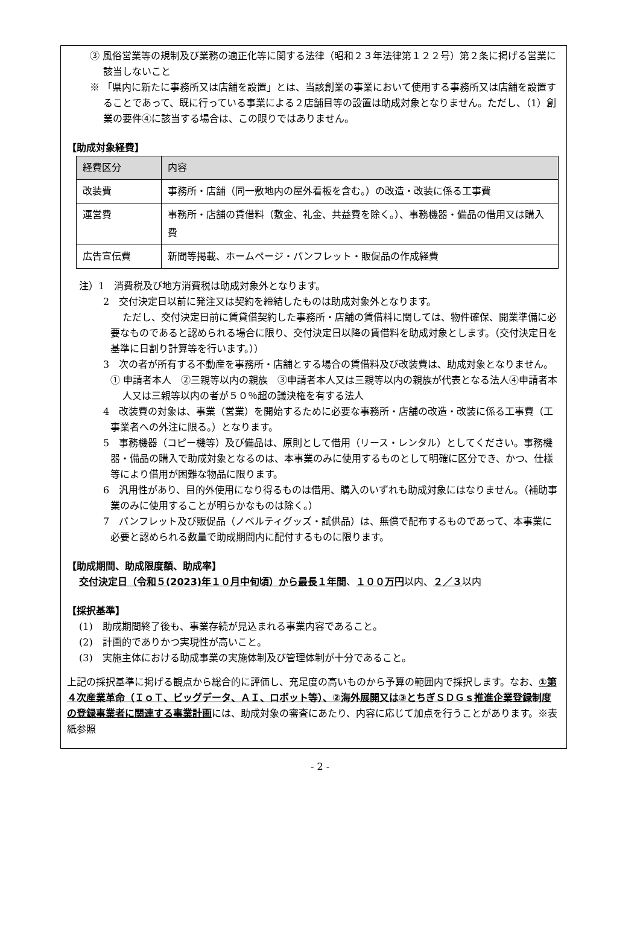③ 風俗営業等の規制及び業務の適正化等に関する法律（昭和２３年法律第１２２号）第２条に掲げる営業に該当しないこと
※ 「県内に新たに事務所又は店舗を設置」とは、当該創業の事業において使用する事務所又は店舗を設置することであって、既に行っている事業による２店舗目等の設置は助成対象となりません。ただし、（1）創業の要件④に該当する場合は、この限りではありません。
【助成対象経費】
| 経費区分 | 内容 |
| --- | --- |
| 改装費 | 事務所・店舗（同一敷地内の屋外看板を含む。）の改造・改装に係る工事費 |
| 運営費 | 事務所・店舗の賃借料（敷金、礼金、共益費を除く。）、事務機器・備品の借用又は購入費 |
| 広告宣伝費 | 新聞等掲載、ホームページ・パンフレット・販促品の作成経費 |
注）1　消費税及び地方消費税は助成対象外となります。
2　交付決定日以前に発注又は契約を締結したものは助成対象外となります。
ただし、交付決定日前に賃貸借契約した事務所・店舗の賃借料に関しては、物件確保、開業準備に必要なものであると認められる場合に限り、交付決定日以降の賃借料を助成対象とします。（交付決定日を基準に日割り計算等を行います。））
3　次の者が所有する不動産を事務所・店舗とする場合の賃借料及び改装費は、助成対象となりません。
① 申請者本人　②三親等以内の親族　③申請者本人又は三親等以内の親族が代表となる法人④申請者本人又は三親等以内の者が５０％超の議決権を有する法人
4　改装費の対象は、事業（営業）を開始するために必要な事務所・店舗の改造・改装に係る工事費（工事業者への外注に限る。）となります。
5　事務機器（コピー機等）及び備品は、原則として借用（リース・レンタル）としてください。事務機器・備品の購入で助成対象となるのは、本事業のみに使用するものとして明確に区分でき、かつ、仕様等により借用が困難な物品に限ります。
6　汎用性があり、目的外使用になり得るものは借用、購入のいずれも助成対象にはなりません。（補助事業のみに使用することが明らかなものは除く。）
7　パンフレット及び販促品（ノベルティグッズ・試供品）は、無償で配布するものであって、本事業に必要と認められる数量で助成期間内に配付するものに限ります。
【助成期間、助成限度額、助成率】
交付決定日（令和５(2023)年１０月中旬頃）から最長１年間、１００万円以内、２／３以内
【採択基準】
(1)　助成期間終了後も、事業存続が見込まれる事業内容であること。
(2)　計画的でありかつ実現性が高いこと。
(3)　実施主体における助成事業の実施体制及び管理体制が十分であること。
上記の採択基準に掲げる観点から総合的に評価し、充足度の高いものから予算の範囲内で採択します。なお、①第４次産業革命（ＩｏＴ、ビッグデータ、ＡＩ、ロボット等）、②海外展開又は③とちぎＳＤＧｓ推進企業登録制度の登録事業者に関連する事業計画には、助成対象の審査にあたり、内容に応じて加点を行うことがあります。※表紙参照
- 2 -